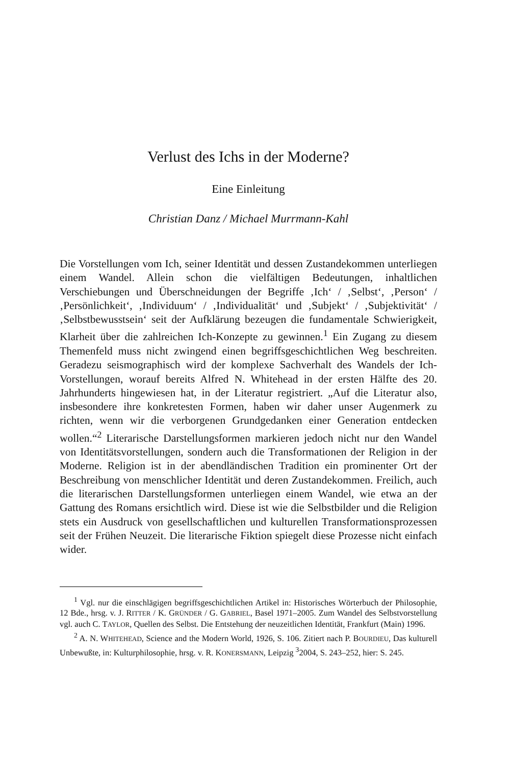Verlust des Ichs in der Moderne?
Eine Einleitung
Christian Danz / Michael Murrmann-Kahl
Die Vorstellungen vom Ich, seiner Identität und dessen Zustandekommen unterliegen einem Wandel. Allein schon die vielfältigen Bedeutungen, inhaltlichen Verschiebungen und Überschneidungen der Begriffe ‚Ich‘ / ‚Selbst‘, ‚Person‘ / ‚Persönlichkeit‘, ‚Individuum‘ / ‚Individualität‘ und ‚Subjekt‘ / ‚Subjektivität‘ / ‚Selbstbewusstsein‘ seit der Aufklärung bezeugen die fundamentale Schwierigkeit, Klarheit über die zahlreichen Ich-Konzepte zu gewinnen.<sup>1</sup> Ein Zugang zu diesem Themenfeld muss nicht zwingend einen begriffsgeschichtlichen Weg beschreiten. Geradezu seismographisch wird der komplexe Sachverhalt des Wandels der Ich-Vorstellungen, worauf bereits Alfred N. Whitehead in der ersten Hälfte des 20. Jahrhunderts hingewiesen hat, in der Literatur registriert. „Auf die Literatur also, insbesondere ihre konkretesten Formen, haben wir daher unser Augenmerk zu richten, wenn wir die verborgenen Grundgedanken einer Generation entdecken wollen.“<sup>2</sup> Literarische Darstellungsformen markieren jedoch nicht nur den Wandel von Identitätsvorstellungen, sondern auch die Transformationen der Religion in der Moderne. Religion ist in der abendländischen Tradition ein prominenter Ort der Beschreibung von menschlicher Identität und deren Zustandekommen. Freilich, auch die literarischen Darstellungsformen unterliegen einem Wandel, wie etwa an der Gattung des Romans ersichtlich wird. Diese ist wie die Selbstbilder und die Religion stets ein Ausdruck von gesellschaftlichen und kulturellen Transformationsprozessen seit der Frühen Neuzeit. Die literarische Fiktion spiegelt diese Prozesse nicht einfach wider.
<sup>1</sup> Vgl. nur die einschlägigen begriffsgeschichtlichen Artikel in: Historisches Wörterbuch der Philosophie, 12 Bde., hrsg. v. J. RITTER / K. GRÜNDER / G. GABRIEL, Basel 1971–2005. Zum Wandel des Selbstvorstellung vgl. auch C. TAYLOR, Quellen des Selbst. Die Entstehung der neuzeitlichen Identität, Frankfurt (Main) 1996.
<sup>2</sup> A. N. WHITEHEAD, Science and the Modern World, 1926, S. 106. Zitiert nach P. BOURDIEU, Das kulturell Unbewußte, in: Kulturphilosophie, hrsg. v. R. KONERSMANN, Leipzig <sup>3</sup>2004, S. 243–252, hier: S. 245.